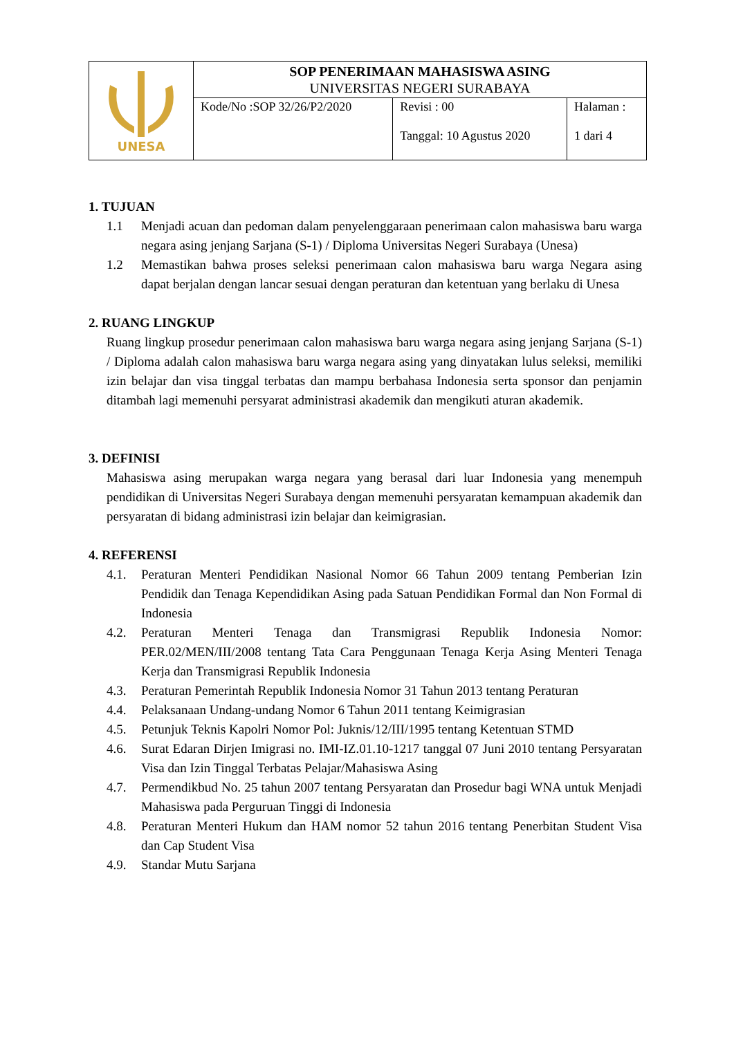| UNESA | SOP PENERIMAAN MAHASISWA ASING UNIVERSITAS NEGERI SURABAYA | | |
| | Kode/No :SOP 32/26/P2/2020 | Revisi : 00 Tanggal: 10 Agustus 2020 | Halaman : 1 dari 4 |
1. TUJUAN
1.1 Menjadi acuan dan pedoman dalam penyelenggaraan penerimaan calon mahasiswa baru warga negara asing jenjang Sarjana (S-1) / Diploma Universitas Negeri Surabaya (Unesa)
1.2 Memastikan bahwa proses seleksi penerimaan calon mahasiswa baru warga Negara asing dapat berjalan dengan lancar sesuai dengan peraturan dan ketentuan yang berlaku di Unesa
2. RUANG LINGKUP
Ruang lingkup prosedur penerimaan calon mahasiswa baru warga negara asing jenjang Sarjana (S-1) / Diploma adalah calon mahasiswa baru warga negara asing yang dinyatakan lulus seleksi, memiliki izin belajar dan visa tinggal terbatas dan mampu berbahasa Indonesia serta sponsor dan penjamin ditambah lagi memenuhi persyarat administrasi akademik dan mengikuti aturan akademik.
3. DEFINISI
Mahasiswa asing merupakan warga negara yang berasal dari luar Indonesia yang menempuh pendidikan di Universitas Negeri Surabaya dengan memenuhi persyaratan kemampuan akademik dan persyaratan di bidang administrasi izin belajar dan keimigrasian.
4. REFERENSI
4.1. Peraturan Menteri Pendidikan Nasional Nomor 66 Tahun 2009 tentang Pemberian Izin Pendidik dan Tenaga Kependidikan Asing pada Satuan Pendidikan Formal dan Non Formal di Indonesia
4.2. Peraturan Menteri Tenaga dan Transmigrasi Republik Indonesia Nomor: PER.02/MEN/III/2008 tentang Tata Cara Penggunaan Tenaga Kerja Asing Menteri Tenaga Kerja dan Transmigrasi Republik Indonesia
4.3. Peraturan Pemerintah Republik Indonesia Nomor 31 Tahun 2013 tentang Peraturan
4.4. Pelaksanaan Undang-undang Nomor 6 Tahun 2011 tentang Keimigrasian
4.5. Petunjuk Teknis Kapolri Nomor Pol: Juknis/12/III/1995 tentang Ketentuan STMD
4.6. Surat Edaran Dirjen Imigrasi no. IMI-IZ.01.10-1217 tanggal 07 Juni 2010 tentang Persyaratan Visa dan Izin Tinggal Terbatas Pelajar/Mahasiswa Asing
4.7. Permendikbud No. 25 tahun 2007 tentang Persyaratan dan Prosedur bagi WNA untuk Menjadi Mahasiswa pada Perguruan Tinggi di Indonesia
4.8. Peraturan Menteri Hukum dan HAM nomor 52 tahun 2016 tentang Penerbitan Student Visa dan Cap Student Visa
4.9. Standar Mutu Sarjana